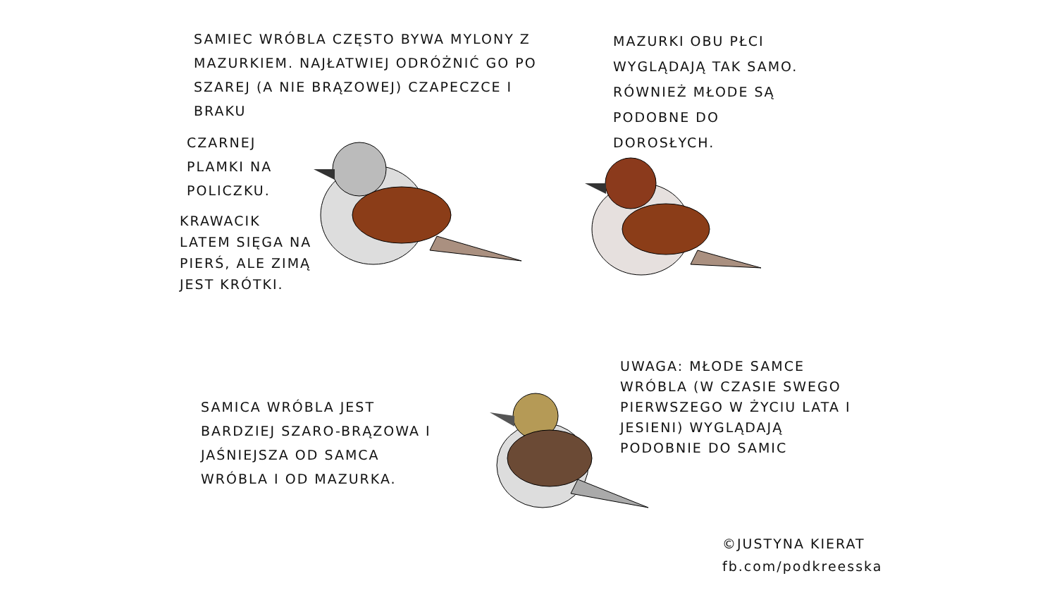SAMIEC WRÓBLA CZĘSTO BYWA MYLONY Z MAZURKIEM. NAJŁATWIEJ ODRÓŻNIĆ GO PO SZAREJ (A NIE BRĄZOWEJ) CZAPECZCE I BRAKU
CZARNEJ PLAMKI NA POLICZKU.
KRAWACIK LATEM SIĘGA NA PIERŚ, ALE ZIMĄ JEST KRÓTKI.
MAZURKI OBU PŁCI WYGLĄDAJĄ TAK SAMO. RÓWNIEŻ MŁODE SĄ PODOBNE DO DOROSŁYCH.
SAMICA WRÓBLA JEST BARDZIEJ SZARO-BRĄZOWA I JAŚNIEJSZA OD SAMCA WRÓBLA I OD MAZURKA.
UWAGA: MŁODE SAMCE WRÓBLA (W CZASIE SWEGO PIERWSZEGO W ŻYCIU LATA I JESIENI) WYGLĄDAJĄ PODOBNIE DO SAMIC
©JUSTYNA KIERAT
fb.com/podkreesska